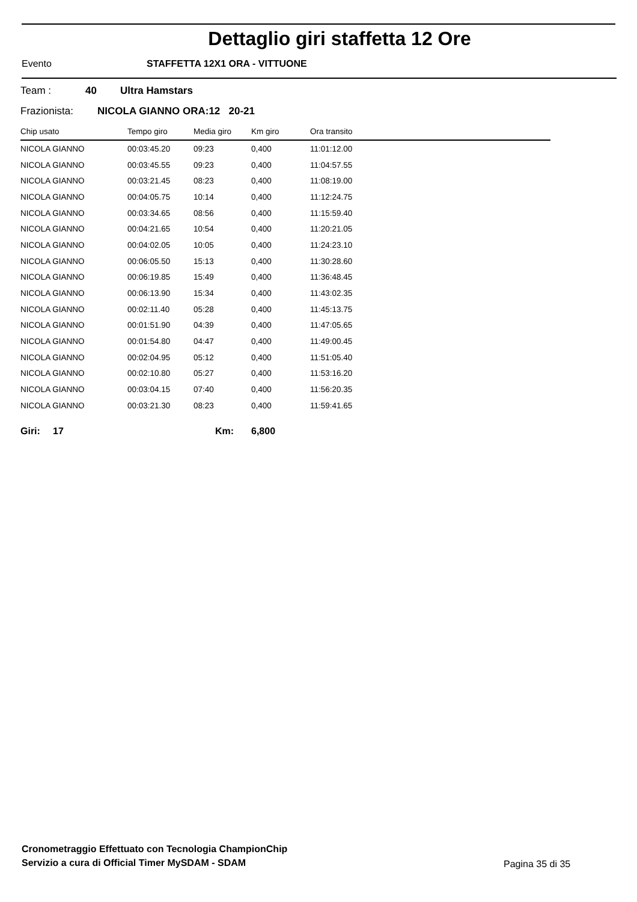Dettaglio giri staffetta 12 Ore
Evento STAFFETTA 12X1 ORA - VITTUONE
Team : 40 Ultra Hamstars
Frazionista: NICOLA GIANNO ORA:12 20-21
| Chip usato | Tempo giro | Media giro | Km giro | Ora transito |
| --- | --- | --- | --- | --- |
| NICOLA GIANNO | 00:03:45.20 | 09:23 | 0,400 | 11:01:12.00 |
| NICOLA GIANNO | 00:03:45.55 | 09:23 | 0,400 | 11:04:57.55 |
| NICOLA GIANNO | 00:03:21.45 | 08:23 | 0,400 | 11:08:19.00 |
| NICOLA GIANNO | 00:04:05.75 | 10:14 | 0,400 | 11:12:24.75 |
| NICOLA GIANNO | 00:03:34.65 | 08:56 | 0,400 | 11:15:59.40 |
| NICOLA GIANNO | 00:04:21.65 | 10:54 | 0,400 | 11:20:21.05 |
| NICOLA GIANNO | 00:04:02.05 | 10:05 | 0,400 | 11:24:23.10 |
| NICOLA GIANNO | 00:06:05.50 | 15:13 | 0,400 | 11:30:28.60 |
| NICOLA GIANNO | 00:06:19.85 | 15:49 | 0,400 | 11:36:48.45 |
| NICOLA GIANNO | 00:06:13.90 | 15:34 | 0,400 | 11:43:02.35 |
| NICOLA GIANNO | 00:02:11.40 | 05:28 | 0,400 | 11:45:13.75 |
| NICOLA GIANNO | 00:01:51.90 | 04:39 | 0,400 | 11:47:05.65 |
| NICOLA GIANNO | 00:01:54.80 | 04:47 | 0,400 | 11:49:00.45 |
| NICOLA GIANNO | 00:02:04.95 | 05:12 | 0,400 | 11:51:05.40 |
| NICOLA GIANNO | 00:02:10.80 | 05:27 | 0,400 | 11:53:16.20 |
| NICOLA GIANNO | 00:03:04.15 | 07:40 | 0,400 | 11:56:20.35 |
| NICOLA GIANNO | 00:03:21.30 | 08:23 | 0,400 | 11:59:41.65 |
Giri: 17 Km: 6,800
Cronometraggio Effettuato con Tecnologia ChampionChip
Servizio a cura di Official Timer MySDAM - SDAM
Pagina 35 di 35